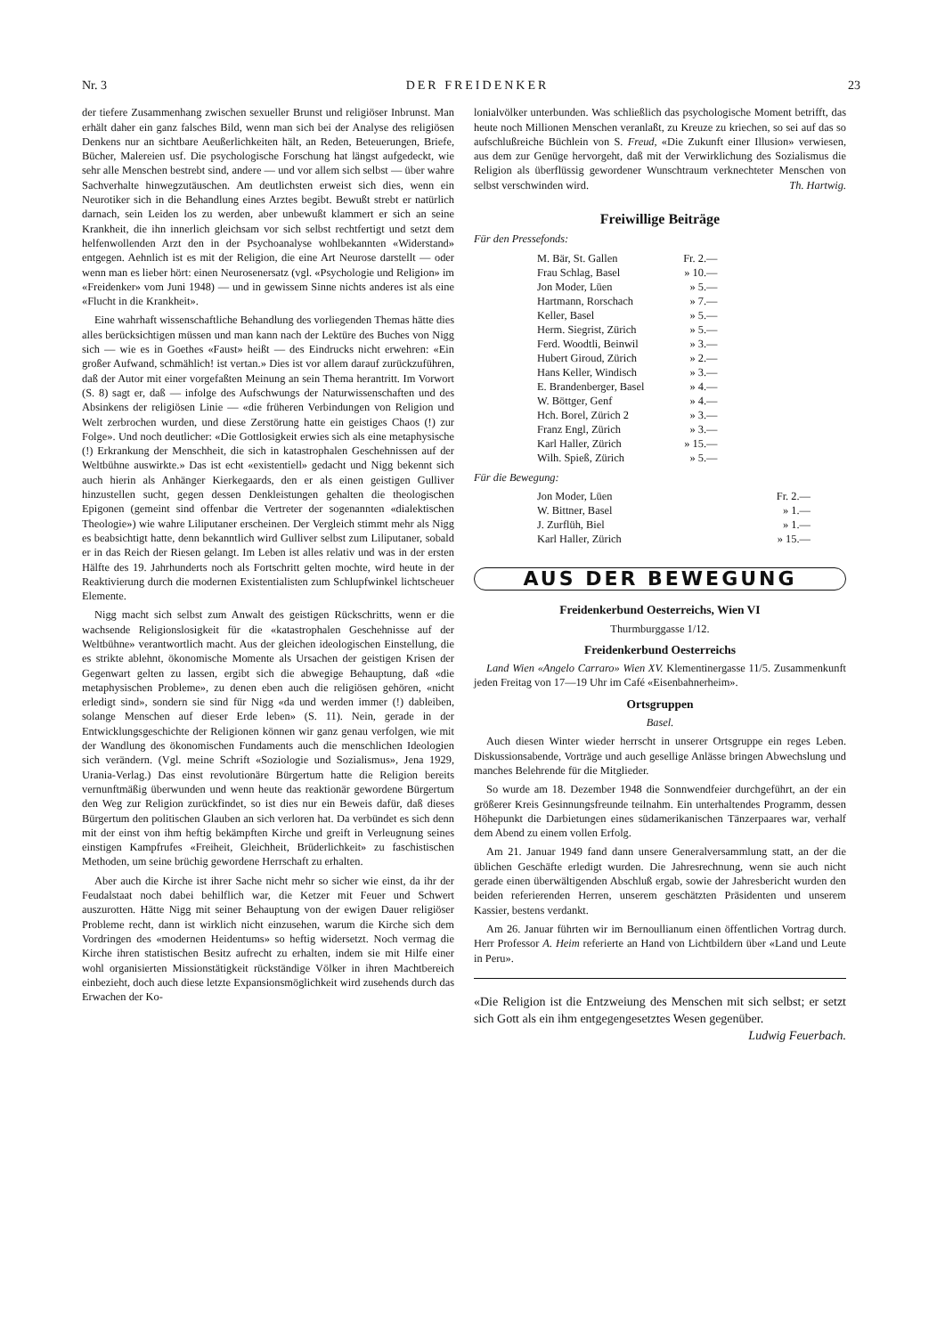Nr. 3 DER FREIDENKER 23
der tiefere Zusammenhang zwischen sexueller Brunst und religiöser Inbrunst. Man erhält daher ein ganz falsches Bild, wenn man sich bei der Analyse des religiösen Denkens nur an sichtbare Aeußerlichkeiten hält, an Reden, Beteuerungen, Briefe, Bücher, Malereien usf. Die psychologische Forschung hat längst aufgedeckt, wie sehr alle Menschen bestrebt sind, andere — und vor allem sich selbst — über wahre Sachverhalte hinwegzutäuschen. Am deutlichsten erweist sich dies, wenn ein Neurotiker sich in die Behandlung eines Arztes begibt. Bewußt strebt er natürlich darnach, sein Leiden los zu werden, aber unbewußt klammert er sich an seine Krankheit, die ihn innerlich gleichsam vor sich selbst rechtfertigt und setzt dem helfenwollenden Arzt den in der Psychoanalyse wohlbekannten «Widerstand» entgegen. Aehnlich ist es mit der Religion, die eine Art Neurose darstellt — oder wenn man es lieber hört: einen Neurosenersatz (vgl. «Psychologie und Religion» im «Freidenker» vom Juni 1948) — und in gewissem Sinne nichts anderes ist als eine «Flucht in die Krankheit».
Eine wahrhaft wissenschaftliche Behandlung des vorliegenden Themas hätte dies alles berücksichtigen müssen und man kann nach der Lektüre des Buches von Nigg sich — wie es in Goethes «Faust» heißt — des Eindrucks nicht erwehren: «Ein großer Aufwand, schmählich! ist vertan.» Dies ist vor allem darauf zurückzuführen, daß der Autor mit einer vorgefaßten Meinung an sein Thema herantritt. Im Vorwort (S. 8) sagt er, daß — infolge des Aufschwungs der Naturwissenschaften und des Absinkens der religiösen Linie — «die früheren Verbindungen von Religion und Welt zerbrochen wurden, und diese Zerstörung hatte ein geistiges Chaos (!) zur Folge». Und noch deutlicher: «Die Gottlosigkeit erwies sich als eine metaphysische (!) Erkrankung der Menschheit, die sich in katastrophalen Geschehnissen auf der Weltbühne auswirkte.» Das ist echt «existentiell» gedacht und Nigg bekennt sich auch hierin als Anhänger Kierkegaards, den er als einen geistigen Gulliver hinzustellen sucht, gegen dessen Denkleistungen gehalten die theologischen Epigonen (gemeint sind offenbar die Vertreter der sogenannten «dialektischen Theologie») wie wahre Liliputaner erscheinen. Der Vergleich stimmt mehr als Nigg es beabsichtigt hatte, denn bekanntlich wird Gulliver selbst zum Liliputaner, sobald er in das Reich der Riesen gelangt. Im Leben ist alles relativ und was in der ersten Hälfte des 19. Jahrhunderts noch als Fortschritt gelten mochte, wird heute in der Reaktivierung durch die modernen Existentialisten zum Schlupfwinkel lichtscheuer Elemente.
Nigg macht sich selbst zum Anwalt des geistigen Rückschritts, wenn er die wachsende Religionslosigkeit für die «katastrophalen Geschehnisse auf der Weltbühne» verantwortlich macht. Aus der gleichen ideologischen Einstellung, die es strikte ablehnt, ökonomische Momente als Ursachen der geistigen Krisen der Gegenwart gelten zu lassen, ergibt sich die abwegige Behauptung, daß «die metaphysischen Probleme», zu denen eben auch die religiösen gehören, «nicht erledigt sind», sondern sie sind für Nigg «da und werden immer (!) dableiben, solange Menschen auf dieser Erde leben» (S. 11). Nein, gerade in der Entwicklungsgeschichte der Religionen können wir ganz genau verfolgen, wie mit der Wandlung des ökonomischen Fundaments auch die menschlichen Ideologien sich verändern. (Vgl. meine Schrift «Soziologie und Sozialismus», Jena 1929, Urania-Verlag.) Das einst revolutionäre Bürgertum hatte die Religion bereits vernunftmäßig überwunden und wenn heute das reaktionär gewordene Bürgertum den Weg zur Religion zurückfindet, so ist dies nur ein Beweis dafür, daß dieses Bürgertum den politischen Glauben an sich verloren hat. Da verbündet es sich denn mit der einst von ihm heftig bekämpften Kirche und greift in Verleugnung seines einstigen Kampfrufes «Freiheit, Gleichheit, Brüderlichkeit» zu faschistischen Methoden, um seine brüchig gewordene Herrschaft zu erhalten.
Aber auch die Kirche ist ihrer Sache nicht mehr so sicher wie einst, da ihr der Feudalstaat noch dabei behilflich war, die Ketzer mit Feuer und Schwert auszurotten. Hätte Nigg mit seiner Behauptung von der ewigen Dauer religiöser Probleme recht, dann ist wirklich nicht einzusehen, warum die Kirche sich dem Vordringen des «modernen Heidentums» so heftig widersetzt. Noch vermag die Kirche ihren statistischen Besitz aufrecht zu erhalten, indem sie mit Hilfe einer wohl organisierten Missionstätigkeit rückständige Völker in ihren Machtbereich einbezieht, doch auch diese letzte Expansionsmöglichkeit wird zusehends durch das Erwachen der Ko-
lonialvölker unterbunden. Was schließlich das psychologische Moment betrifft, das heute noch Millionen Menschen veranlaßt, zu Kreuze zu kriechen, so sei auf das so aufschlußreiche Büchlein von S. Freud, «Die Zukunft einer Illusion» verwiesen, aus dem zur Genüge hervorgeht, daß mit der Verwirklichung des Sozialismus die Religion als überflüssig gewordener Wunschtraum verknechteter Menschen von selbst verschwinden wird. Th. Hartwig.
Freiwillige Beiträge
Für den Pressefonds:
| M. Bär, St. Gallen | Fr. 2.— |
| Frau Schlag, Basel | » 10.— |
| Jon Moder, Lüen | » 5.— |
| Hartmann, Rorschach | » 7.— |
| Keller, Basel | » 5.— |
| Herm. Siegrist, Zürich | » 5.— |
| Ferd. Woodtli, Beinwil | » 3.— |
| Hubert Giroud, Zürich | » 2.— |
| Hans Keller, Windisch | » 3.— |
| E. Brandenberger, Basel | » 4.— |
| W. Böttger, Genf | » 4.— |
| Hch. Borel, Zürich 2 | » 3.— |
| Franz Engl, Zürich | » 3.— |
| Karl Haller, Zürich | » 15.— |
| Wilh. Spieß, Zürich | » 5.— |
Für die Bewegung:
| Jon Moder, Lüen | Fr. 2.— |
| W. Bittner, Basel | » 1.— |
| J. Zurflüh, Biel | » 1.— |
| Karl Haller, Zürich | » 15.— |
AUS DER BEWEGUNG
Freidenkerbund Oesterreichs, Wien VI
Thurmburggasse 1/12.
Freidenkerbund Oesterreichs
Land Wien «Angelo Carraro» Wien XV. Klementinergasse 11/5. Zusammenkunft jeden Freitag von 17—19 Uhr im Café «Eisenbahnerheim».
Ortsgruppen
Basel.
Auch diesen Winter wieder herrscht in unserer Ortsgruppe ein reges Leben. Diskussionsabende, Vorträge und auch gesellige Anlässe bringen Abwechslung und manches Belehrende für die Mitglieder.
So wurde am 18. Dezember 1948 die Sonnwendfeier durchgeführt, an der ein größerer Kreis Gesinnungsfreunde teilnahm. Ein unterhaltendes Programm, dessen Höhepunkt die Darbietungen eines südamerikanischen Tänzerpaares war, verhalf dem Abend zu einem vollen Erfolg.
Am 21. Januar 1949 fand dann unsere Generalversammlung statt, an der die üblichen Geschäfte erledigt wurden. Die Jahresrechnung, wenn sie auch nicht gerade einen überwältigenden Abschluß ergab, sowie der Jahresbericht wurden den beiden referierenden Herren, unserem geschätzten Präsidenten und unserem Kassier, bestens verdankt.
Am 26. Januar führten wir im Bernoullianum einen öffentlichen Vortrag durch. Herr Professor A. Heim referierte an Hand von Lichtbildern über «Land und Leute in Peru».
«Die Religion ist die Entzweiung des Menschen mit sich selbst; er setzt sich Gott als ein ihm entgegengesetztes Wesen gegenüber. Ludwig Feuerbach.